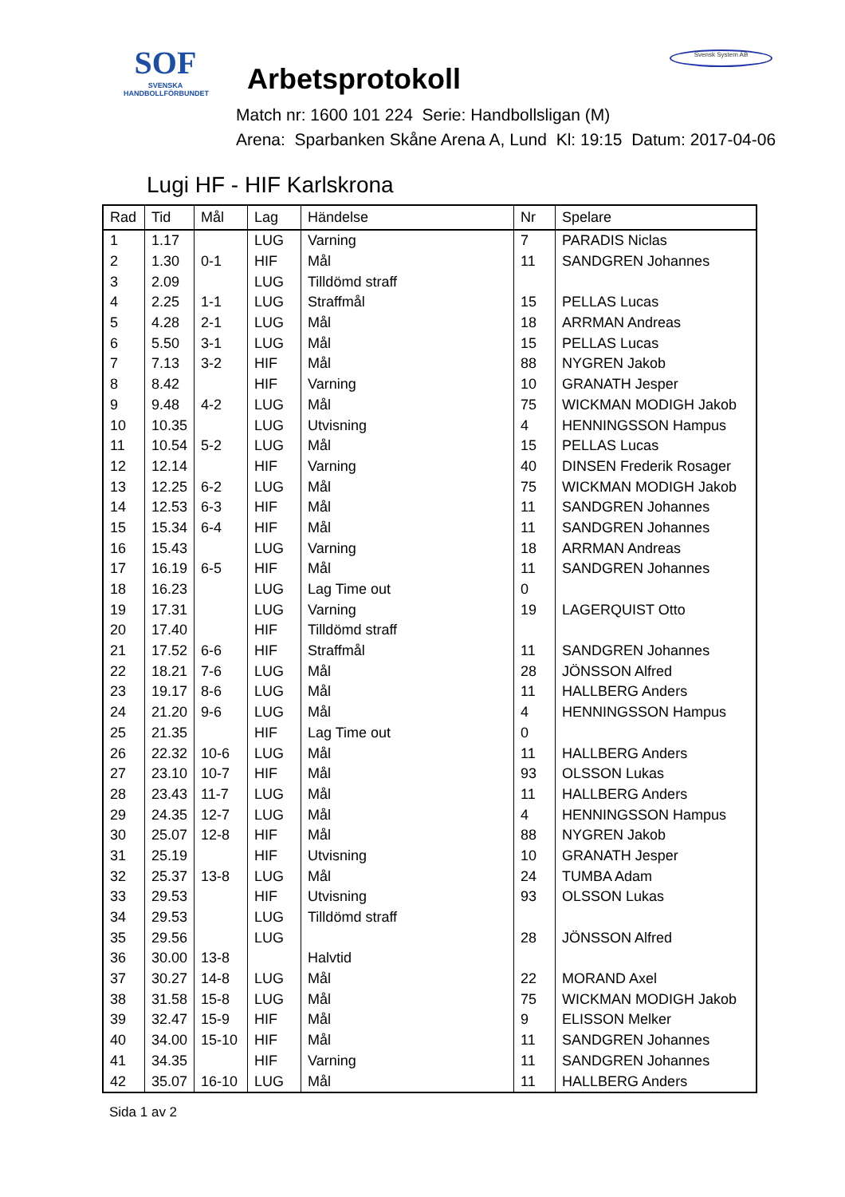SOF
SVENSKA
HANDBOLLFÖRBUNDET
Arbetsprotokoll
Match nr: 1600 101 224 Serie: Handbollsligan (M)
Arena: Sparbanken Skåne Arena A, Lund Kl: 19:15 Datum: 2017-04-06
Svensk System AB
Lugi HF - HIF Karlskrona
| Rad | Tid | Mål | Lag | Händelse | Nr | Spelare |
| --- | --- | --- | --- | --- | --- | --- |
| 1 | 1.17 | | LUG | Varning | 7 | PARADIS Niclas |
| 2 | 1.30 | 0-1 | HIF | Mål | 11 | SANDGREN Johannes |
| 3 | 2.09 | | LUG | Tilldömd straff | | |
| 4 | 2.25 | 1-1 | LUG | Straffmål | 15 | PELLAS Lucas |
| 5 | 4.28 | 2-1 | LUG | Mål | 18 | ARRMAN Andreas |
| 6 | 5.50 | 3-1 | LUG | Mål | 15 | PELLAS Lucas |
| 7 | 7.13 | 3-2 | HIF | Mål | 88 | NYGREN Jakob |
| 8 | 8.42 | | HIF | Varning | 10 | GRANATH Jesper |
| 9 | 9.48 | 4-2 | LUG | Mål | 75 | WICKMAN MODIGH Jakob |
| 10 | 10.35 | | LUG | Utvisning | 4 | HENNINGSSON Hampus |
| 11 | 10.54 | 5-2 | LUG | Mål | 15 | PELLAS Lucas |
| 12 | 12.14 | | HIF | Varning | 40 | DINSEN Frederik Rosager |
| 13 | 12.25 | 6-2 | LUG | Mål | 75 | WICKMAN MODIGH Jakob |
| 14 | 12.53 | 6-3 | HIF | Mål | 11 | SANDGREN Johannes |
| 15 | 15.34 | 6-4 | HIF | Mål | 11 | SANDGREN Johannes |
| 16 | 15.43 | | LUG | Varning | 18 | ARRMAN Andreas |
| 17 | 16.19 | 6-5 | HIF | Mål | 11 | SANDGREN Johannes |
| 18 | 16.23 | | LUG | Lag Time out | 0 | |
| 19 | 17.31 | | LUG | Varning | 19 | LAGERQUIST Otto |
| 20 | 17.40 | | HIF | Tilldömd straff | | |
| 21 | 17.52 | 6-6 | HIF | Straffmål | 11 | SANDGREN Johannes |
| 22 | 18.21 | 7-6 | LUG | Mål | 28 | JÖNSSON Alfred |
| 23 | 19.17 | 8-6 | LUG | Mål | 11 | HALLBERG Anders |
| 24 | 21.20 | 9-6 | LUG | Mål | 4 | HENNINGSSON Hampus |
| 25 | 21.35 | | HIF | Lag Time out | 0 | |
| 26 | 22.32 | 10-6 | LUG | Mål | 11 | HALLBERG Anders |
| 27 | 23.10 | 10-7 | HIF | Mål | 93 | OLSSON Lukas |
| 28 | 23.43 | 11-7 | LUG | Mål | 11 | HALLBERG Anders |
| 29 | 24.35 | 12-7 | LUG | Mål | 4 | HENNINGSSON Hampus |
| 30 | 25.07 | 12-8 | HIF | Mål | 88 | NYGREN Jakob |
| 31 | 25.19 | | HIF | Utvisning | 10 | GRANATH Jesper |
| 32 | 25.37 | 13-8 | LUG | Mål | 24 | TUMBA Adam |
| 33 | 29.53 | | HIF | Utvisning | 93 | OLSSON Lukas |
| 34 | 29.53 | | LUG | Tilldömd straff | | |
| 35 | 29.56 | | LUG | | 28 | JÖNSSON Alfred |
| 36 | 30.00 | 13-8 | | Halvtid | | |
| 37 | 30.27 | 14-8 | LUG | Mål | 22 | MORAND Axel |
| 38 | 31.58 | 15-8 | LUG | Mål | 75 | WICKMAN MODIGH Jakob |
| 39 | 32.47 | 15-9 | HIF | Mål | 9 | ELISSON Melker |
| 40 | 34.00 | 15-10 | HIF | Mål | 11 | SANDGREN Johannes |
| 41 | 34.35 | | HIF | Varning | 11 | SANDGREN Johannes |
| 42 | 35.07 | 16-10 | LUG | Mål | 11 | HALLBERG Anders |
Sida 1 av 2